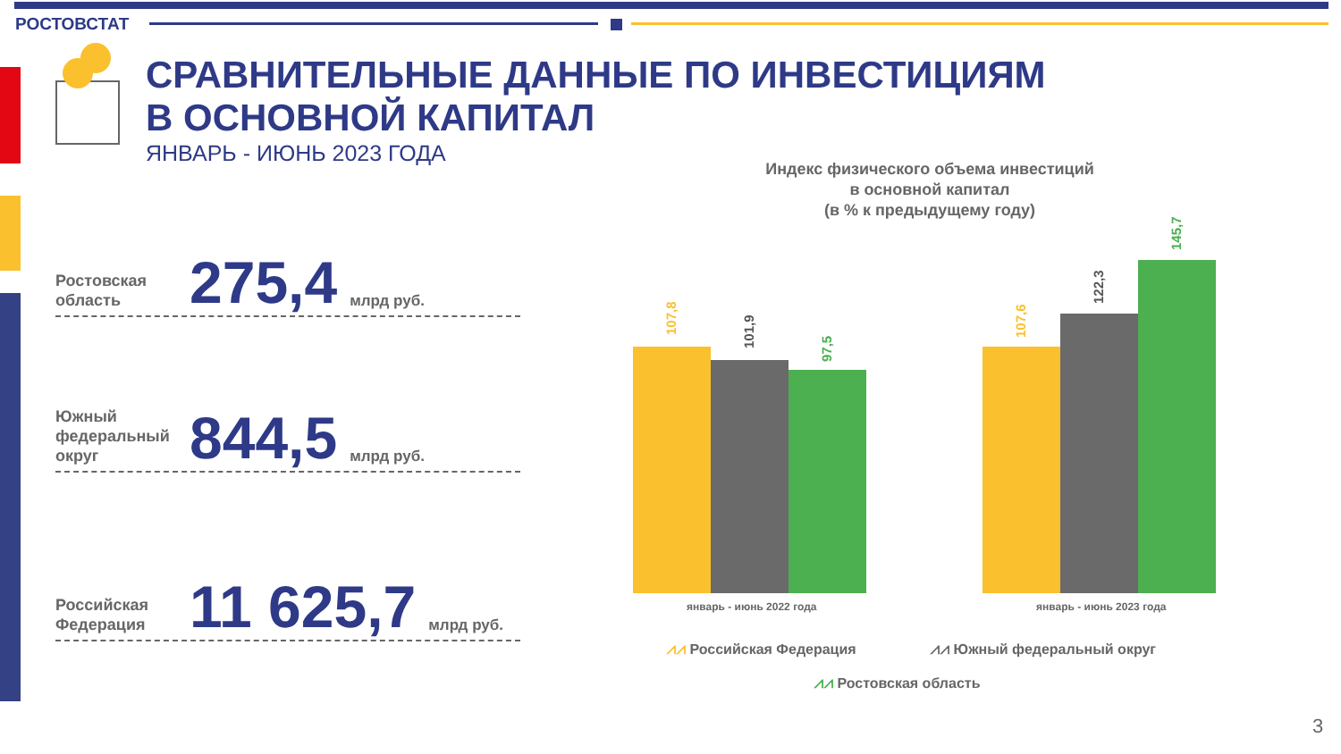РОСТОВСТАТ
СРАВНИТЕЛЬНЫЕ ДАННЫЕ ПО ИНВЕСТИЦИЯМ
В ОСНОВНОЙ КАПИТАЛ
ЯНВАРЬ - ИЮНЬ 2023 ГОДА
Ростовская область
275,4
млрд руб.
Южный федеральный округ
844,5
млрд руб.
Российская Федерация
11 625,7
млрд руб.
Индекс физического объема инвестиций
в основной капитал
(в % к предыдущему году)
107,8
101,9
97,5
107,6
122,3
145,7
январь - июнь 2022 года январь - июнь 2023 года
⩘⩘ Российская Федерация ⩘⩘ Южный федеральный округ
⩘⩘ Ростовская область
3